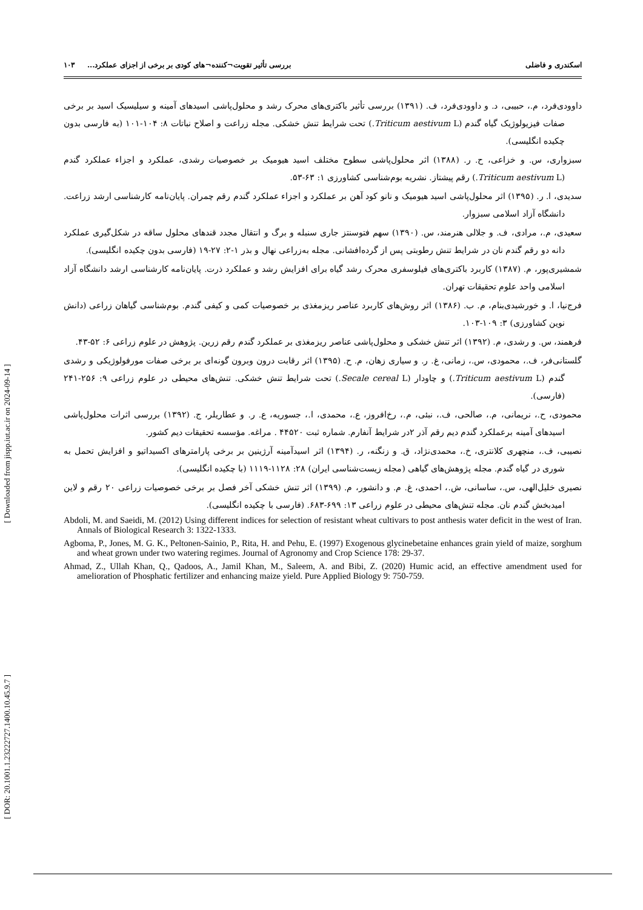اسکندری و فاضلی بررسی تأثیر تقویت¬کننده¬های کودی بر برخی از اجزای عملکرد... ۱۰۳
داوودی‌فرد، م.، حبیبی، د. و داوودی‌فرد، ف. (۱۳۹۱) بررسی تأثیر باکتری‌های محرک رشد و محلول‌پاشی اسیدهای آمینه و سیلیسیک اسید بر برخی صفات فیزیولوژیک گیاه گندم (Triticum aestivum L.) تحت شرایط تنش خشکی. مجله زراعت و اصلاح نباتات ۸: ۱۰۴-۱۰۱ (به فارسی بدون چکیده انگلیسی).
سبزواری، س. و خزاعی، ح. ر. (۱۳۸۸) اثر محلول‌پاشی سطوح مختلف اسید هیومیک بر خصوصیات رشدی، عملکرد و اجزاء عملکرد گندم (Triticum aestivum L.) رقم پیشتاز. نشریه بوم‌شناسی کشاورزی ۱: ۶۳-۵۳.
سدیدی، ا. ر. (۱۳۹۵) اثر محلول‌پاشی اسید هیومیک و نانو کود آهن بر عملکرد و اجزاء عملکرد گندم رقم چمران. پایان‌نامه کارشناسی ارشد زراعت. دانشگاه آزاد اسلامی سبزوار.
سعیدی، م.، مرادی، ف. و جلالی هنرمند، س. (۱۳۹۰) سهم فتوسنتز جاری سنبله و برگ و انتقال مجدد قندهای محلول ساقه در شکل‌گیری عملکرد دانه دو رقم گندم نان در شرایط تنش رطوبتی پس از گرده‌افشانی. مجله به‌زراعی نهال و بذر ۱-۲: ۲۷-۱۹ (فارسی بدون چکیده انگلیسی).
شمشیری‌پور، م. (۱۳۸۷) کاربرد باکتری‌های فیلوسفری محرک رشد گیاه برای افزایش رشد و عملکرد ذرت. پایان‌نامه کارشناسی ارشد دانشگاه آزاد اسلامی واحد علوم تحقیقات تهران.
فرج‌نیا، ا. و خورشیدی‌بنام، م. ب. (۱۳۸۶) اثر روش‌های کاربرد عناصر ریزمغذی بر خصوصیات کمی و کیفی گندم. بوم‌شناسی گیاهان زراعی (دانش نوین کشاورزی) ۳: ۱۰۹-۱۰۳.
فرهمند، س. و رشدی، م. (۱۳۹۲) اثر تنش خشکی و محلول‌پاشی عناصر ریزمغذی بر عملکرد گندم رقم زرین. پژوهش در علوم زراعی ۶: ۵۲-۴۳.
گلستانی‌فر، ف.، محمودی، س.، زمانی، غ. ر. و سیاری زهان، م. ح. (۱۳۹۵) اثر رقابت درون وبرون گونه‌ای بر برخی صفات مورفولوژیکی و رشدی گندم (Triticum aestivum L.) و چاودار (Secale cereal L.) تحت شرایط تنش خشکی. تنش‌های محیطی در علوم زراعی ۹: ۲۵۶-۲۴۱ (فارسی).
محمودی، ح.، نریمانی، م.، صالحی، ف.، نبئی، م.، رخ‌افروز، ع.، محمدی، ا.، جسوریه، ع. ر. و عطاریلر، ج. (۱۳۹۲) بررسی اثرات محلول‌پاشی اسیدهای آمینه برعملکرد گندم دیم رقم آذر ۲در شرایط آنفارم. شماره ثبت ۴۴۵۲۰ . مراغه. مؤسسه تحقیقات دیم کشور.
نصیبی، ف.، منچهری کلانتری، خ.، محمدی‌نژاد، ق. و زنگنه، ر. (۱۳۹۴) اثر اسیدآمینه آرژینین بر برخی پارامترهای اکسیداتیو و افزایش تحمل به شوری در گیاه گندم. مجله پژوهش‌های گیاهی (مجله زیست‌شناسی ایران) ۲۸: ۱۱۲۸-۱۱۱۹ (با چکیده انگلیسی).
نصیری خلیل‌الهی، س.، ساسانی، ش.، احمدی، غ. م. و دانشور، م. (۱۳۹۹) اثر تنش خشکی آخر فصل بر برخی خصوصیات زراعی ۲۰ رقم و لاین امیدبخش گندم نان. مجله تنش‌های محیطی در علوم زراعی ۱۳: ۶۹۹-۶۸۳. (فارسی با چکیده انگلیسی).
Abdoli, M. and Saeidi, M. (2012) Using different indices for selection of resistant wheat cultivars to post anthesis water deficit in the west of Iran. Annals of Biological Research 3: 1322-1333.
Agboma, P., Jones, M. G. K., Peltonen-Sainio, P., Rita, H. and Pehu, E. (1997) Exogenous glycinebetaine enhances grain yield of maize, sorghum and wheat grown under two watering regimes. Journal of Agronomy and Crop Science 178: 29-37.
Ahmad, Z., Ullah Khan, Q., Qadoos, A., Jamil Khan, M., Saleem, A. and Bibi, Z. (2020) Humic acid, an effective amendment used for amelioration of Phosphatic fertilizer and enhancing maize yield. Pure Applied Biology 9: 750-759.
[ DOR: 20.1001.1.23222727.1400.10.45.9.7 ] [ Downloaded from jispp.iut.ac.ir on 2024-09-14 ]